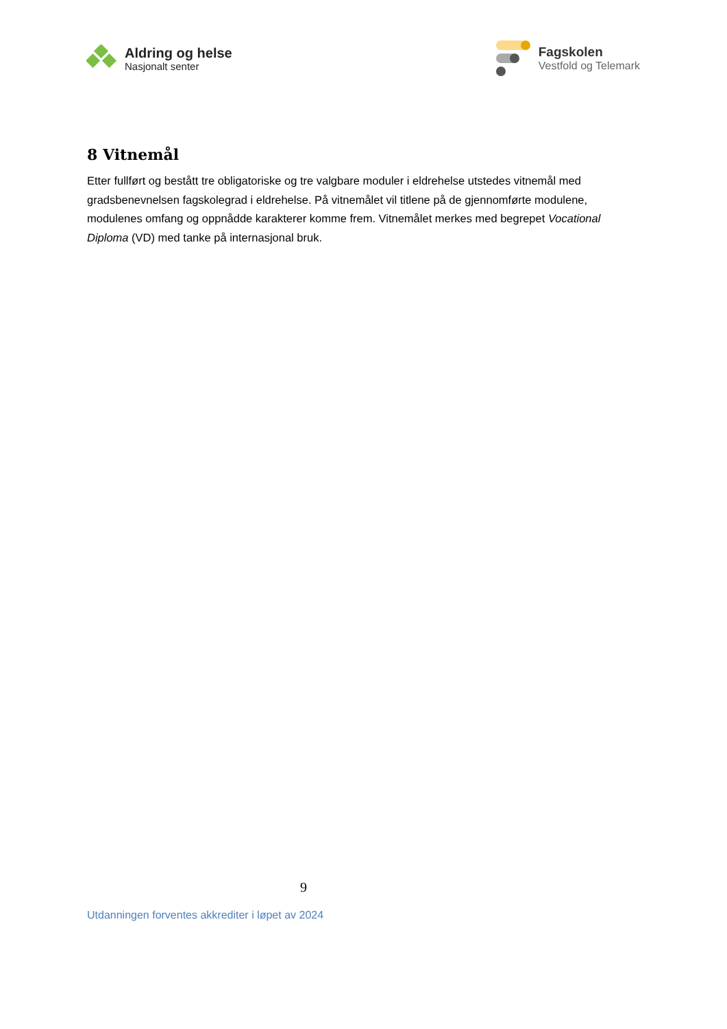Aldring og helse
Nasjonalt senter
Fagskolen
Vestfold og Telemark
8 Vitnemål
Etter fullført og bestått tre obligatoriske og tre valgbare moduler i eldrehelse utstedes vitnemål med gradsbenevnelsen fagskolegrad i eldrehelse. På vitnemålet vil titlene på de gjennomførte modulene, modulenes omfang og oppnådde karakterer komme frem. Vitnemålet merkes med begrepet Vocational Diploma (VD) med tanke på internasjonal bruk.
9
Utdanningen forventes akkrediter i løpet av 2024